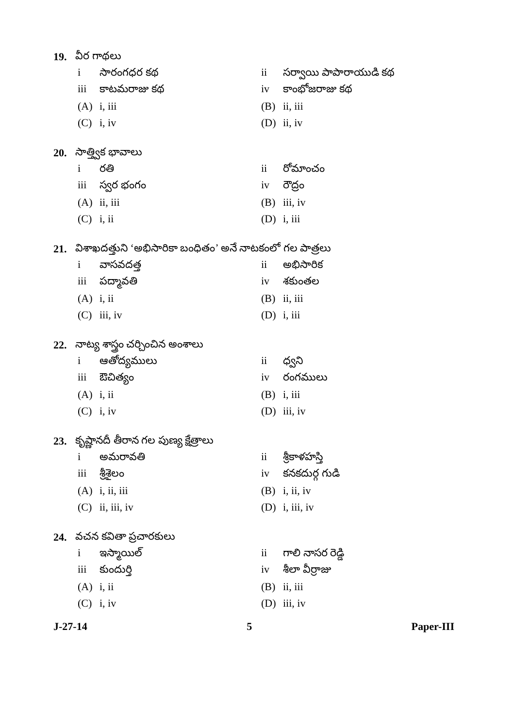19. వీర గాథలు
i సారంగధర కథ ii సర్వాయి పాపారాయుడి కథ
iii కాటమరాజు కథ iv కాంభోజరాజు కథ
(A) i, iii (B) ii, iii
(C) i, iv (D) ii, iv
20. సాత్త్విక భావాలు
i రతి ii రోమాంచం
iii స్వర భంగం iv రౌద్రం
(A) ii, iii (B) iii, iv
(C) i, ii (D) i, iii
21. విశాఖదత్తుని ‘అభిసారికా బంధితం’ అనే నాటకంలో గల పాత్రలు
i వాసవదత్త ii అభిసారిక
iii పద్మావతి iv శకుంతల
(A) i, ii (B) ii, iii
(C) iii, iv (D) i, iii
22. నాట్య శాస్త్రం చర్చించిన అంశాలు
i ఆతోద్యములు ii ధ్వని
iii ఔచిత్యం iv రంగములు
(A) i, ii (B) i, iii
(C) i, iv (D) iii, iv
23. కృష్ణానదీ తీరాన గల పుణ్య క్షేత్రాలు
i అమరావతి ii శ్రీకాళహస్తి
iii శ్రీశైలం iv కనకదుర్గ గుడి
(A) i, ii, iii (B) i, ii, iv
(C) ii, iii, iv (D) i, iii, iv
24. వచన కవితా ప్రచారకులు
i ఇస్మాయిల్ ii గాలి నాసర రెడ్డి
iii కుందుర్తి iv శీలా వీర్రాజు
(A) i, ii (B) ii, iii
(C) i, iv (D) iii, iv
J-27-14 5 Paper-III